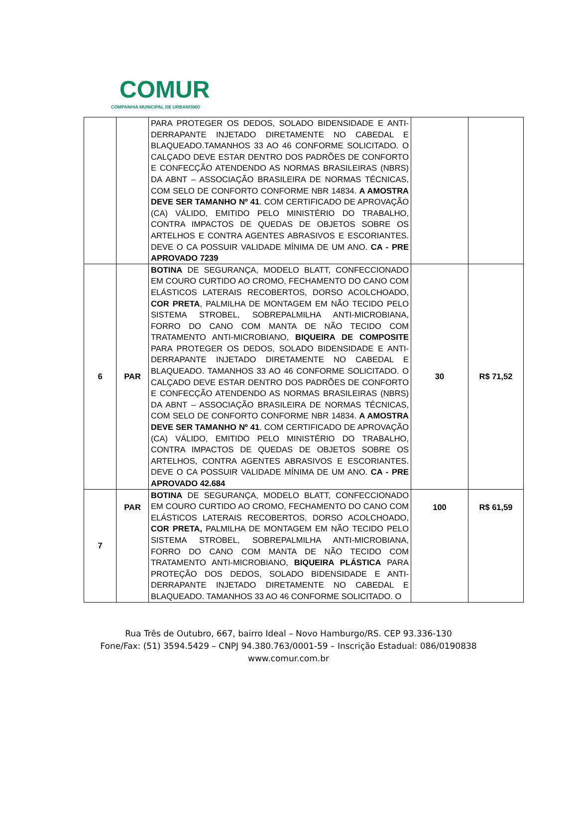COMUR
COMPANHIA MUNICIPAL DE URBANISMO
| | | PARA PROTEGER OS DEDOS, SOLADO BIDENSIDADE E ANTI-DERRAPANTE INJETADO DIRETAMENTE NO CABEDAL E BLAQUEADO.TAMANHOS 33 AO 46 CONFORME SOLICITADO. O CALÇADO DEVE ESTAR DENTRO DOS PADRÕES DE CONFORTO E CONFECÇÃO ATENDENDO AS NORMAS BRASILEIRAS (NBRS) DA ABNT – ASSOCIAÇÃO BRASILEIRA DE NORMAS TÉCNICAS, COM SELO DE CONFORTO CONFORME NBR 14834. A AMOSTRA DEVE SER TAMANHO Nº 41 . COM CERTIFICADO DE APROVAÇÃO (CA) VÁLIDO, EMITIDO PELO MINISTÉRIO DO TRABALHO, CONTRA IMPACTOS DE QUEDAS DE OBJETOS SOBRE OS ARTELHOS E CONTRA AGENTES ABRASIVOS E ESCORIANTES. DEVE O CA POSSUIR VALIDADE MÍNIMA DE UM ANO. CA - PRE APROVADO 7239 | | |
| 6 | PAR | BOTINA DE SEGURANÇA, MODELO BLATT, CONFECCIONADO EM COURO CURTIDO AO CROMO, FECHAMENTO DO CANO COM ELÁSTICOS LATERAIS RECOBERTOS, DORSO ACOLCHOADO, COR PRETA , PALMILHA DE MONTAGEM EM NÃO TECIDO PELO SISTEMA STROBEL, SOBREPALMILHA ANTI-MICROBIANA, FORRO DO CANO COM MANTA DE NÃO TECIDO COM TRATAMENTO ANTI-MICROBIANO, BIQUEIRA DE COMPOSITE PARA PROTEGER OS DEDOS, SOLADO BIDENSIDADE E ANTI-DERRAPANTE INJETADO DIRETAMENTE NO CABEDAL E BLAQUEADO. TAMANHOS 33 AO 46 CONFORME SOLICITADO. O CALÇADO DEVE ESTAR DENTRO DOS PADRÕES DE CONFORTO E CONFECÇÃO ATENDENDO AS NORMAS BRASILEIRAS (NBRS) DA ABNT – ASSOCIAÇÃO BRASILEIRA DE NORMAS TÉCNICAS, COM SELO DE CONFORTO CONFORME NBR 14834. A AMOSTRA DEVE SER TAMANHO Nº 41 . COM CERTIFICADO DE APROVAÇÃO (CA) VÁLIDO, EMITIDO PELO MINISTÉRIO DO TRABALHO, CONTRA IMPACTOS DE QUEDAS DE OBJETOS SOBRE OS ARTELHOS, CONTRA AGENTES ABRASIVOS E ESCORIANTES. DEVE O CA POSSUIR VALIDADE MÍNIMA DE UM ANO. CA - PRE APROVADO 42.684 | 30 | R$ 71,52 |
| 7 | PAR | BOTINA DE SEGURANÇA, MODELO BLATT, CONFECCIONADO EM COURO CURTIDO AO CROMO, FECHAMENTO DO CANO COM ELÁSTICOS LATERAIS RECOBERTOS, DORSO ACOLCHOADO, COR PRETA, PALMILHA DE MONTAGEM EM NÃO TECIDO PELO SISTEMA STROBEL, SOBREPALMILHA ANTI-MICROBIANA, FORRO DO CANO COM MANTA DE NÃO TECIDO COM TRATAMENTO ANTI-MICROBIANO, BIQUEIRA PLÁSTICA PARA PROTEÇÃO DOS DEDOS, SOLADO BIDENSIDADE E ANTI-DERRAPANTE INJETADO DIRETAMENTE NO CABEDAL E BLAQUEADO. TAMANHOS 33 AO 46 CONFORME SOLICITADO. O | 100 | R$ 61,59 |
Rua Três de Outubro, 667, bairro Ideal – Novo Hamburgo/RS. CEP 93.336-130
Fone/Fax: (51) 3594.5429 – CNPJ 94.380.763/0001-59 – Inscrição Estadual: 086/0190838
www.comur.com.br